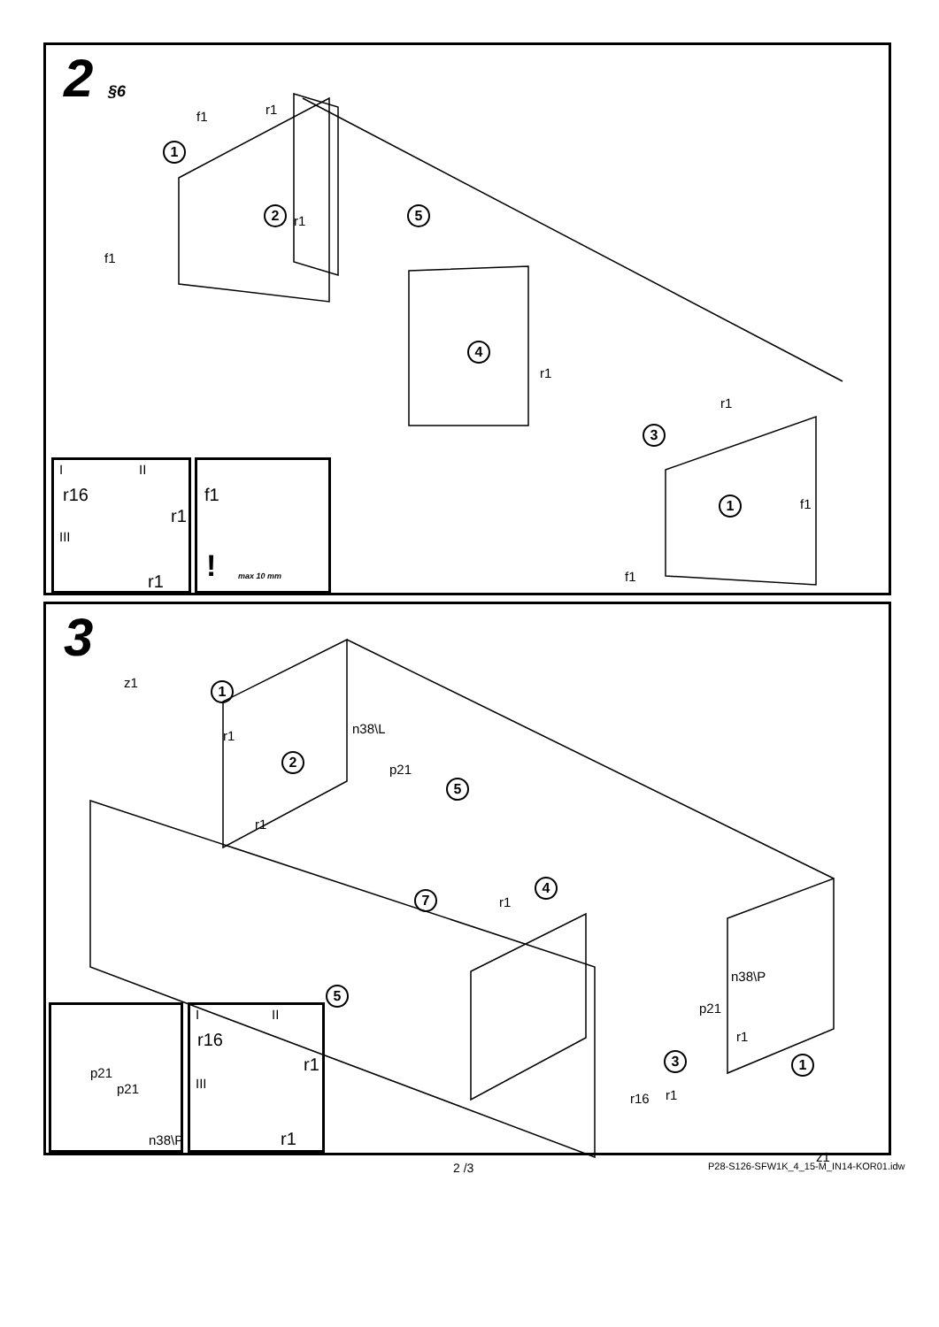2 §6
f1 r1
1
2 5
r1
f1
4
r1
r1
3
1 f1
f1
I
r16
II
r1
III
r1
f1
! max 10 mm
3
z1 1
r1 n38\L
2
p21
5
r1
7
4
r1
n38\P
5
p21
r1
3 1
r1
r16
z1
p21
p21
n38\P
I
r16
II
r1
III
r1
2 /3 P28-S126-SFW1K_4_15-M_IN14-KOR01.idw